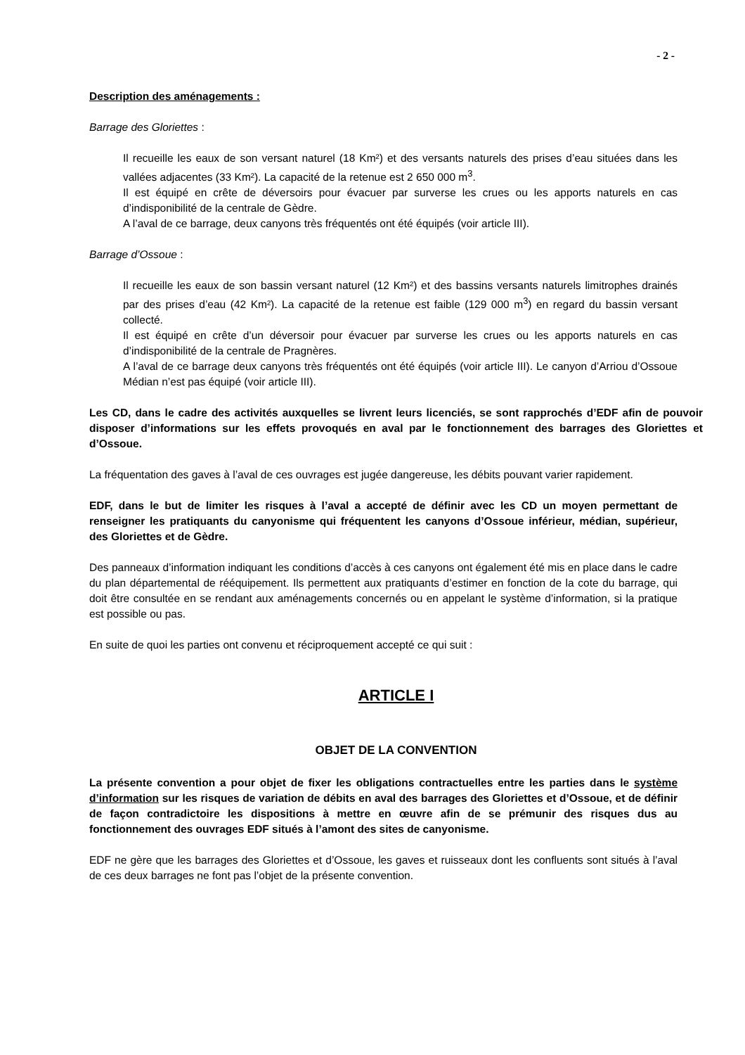- 2 -
Description des aménagements :
Barrage des Gloriettes :
Il recueille les eaux de son versant naturel (18 Km²) et des versants naturels des prises d’eau situées dans les vallées adjacentes (33 Km²). La capacité de la retenue est 2 650 000 m<sup>3</sup>.
Il est équipé en crête de déversoirs pour évacuer par surverse les crues ou les apports naturels en cas d’indisponibilité de la centrale de Gèdre.
A l’aval de ce barrage, deux canyons très fréquentés ont été équipés (voir article III).
Barrage d’Ossoue :
Il recueille les eaux de son bassin versant naturel (12 Km²) et des bassins versants naturels limitrophes drainés par des prises d’eau (42 Km²). La capacité de la retenue est faible (129 000 m<sup>3</sup>) en regard du bassin versant collecté.
Il est équipé en crête d’un déversoir pour évacuer par surverse les crues ou les apports naturels en cas d’indisponibilité de la centrale de Pragnères.
A l’aval de ce barrage deux canyons très fréquentés ont été équipés (voir article III). Le canyon d’Arriou d’Ossoue Médian n’est pas équipé (voir article III).
Les CD, dans le cadre des activités auxquelles se livrent leurs licenciés, se sont rapprochés d’EDF afin de pouvoir disposer d’informations sur les effets provoqués en aval par le fonctionnement des barrages des Gloriettes et d’Ossoue.
La fréquentation des gaves à l’aval de ces ouvrages est jugée dangereuse, les débits pouvant varier rapidement.
EDF, dans le but de limiter les risques à l’aval a accepté de définir avec les CD un moyen permettant de renseigner les pratiquants du canyonisme qui fréquentent les canyons d’Ossoue inférieur, médian, supérieur, des Gloriettes et de Gèdre.
Des panneaux d’information indiquant les conditions d’accès à ces canyons ont également été mis en place dans le cadre du plan départemental de rééquipement. Ils permettent aux pratiquants d’estimer en fonction de la cote du barrage, qui doit être consultée en se rendant aux aménagements concernés ou en appelant le système d’information, si la pratique est possible ou pas.
En suite de quoi les parties ont convenu et réciproquement accepté ce qui suit :
ARTICLE I
OBJET DE LA CONVENTION
La présente convention a pour objet de fixer les obligations contractuelles entre les parties dans le système d’information sur les risques de variation de débits en aval des barrages des Gloriettes et d’Ossoue, et de définir de façon contradictoire les dispositions à mettre en œuvre afin de se prémunir des risques dus au fonctionnement des ouvrages EDF situés à l’amont des sites de canyonisme.
EDF ne gère que les barrages des Gloriettes et d’Ossoue, les gaves et ruisseaux dont les confluents sont situés à l’aval de ces deux barrages ne font pas l’objet de la présente convention.